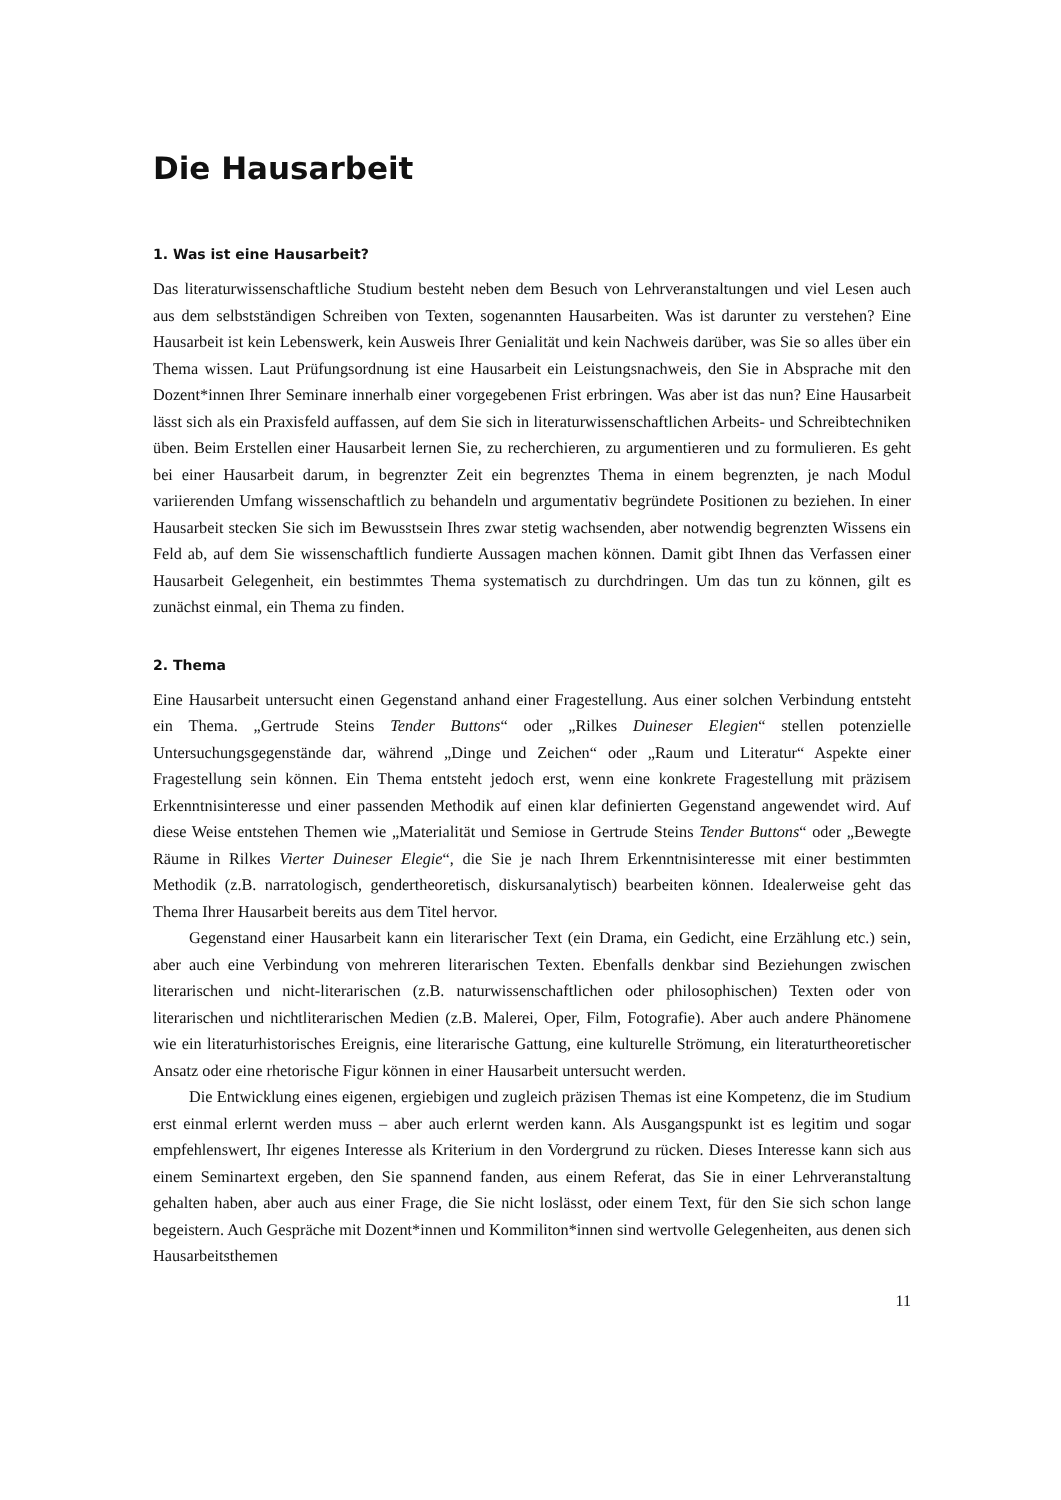Die Hausarbeit
1. Was ist eine Hausarbeit?
Das literaturwissenschaftliche Studium besteht neben dem Besuch von Lehrveranstaltungen und viel Lesen auch aus dem selbstständigen Schreiben von Texten, sogenannten Hausarbeiten. Was ist darunter zu verstehen? Eine Hausarbeit ist kein Lebenswerk, kein Ausweis Ihrer Genialität und kein Nachweis darüber, was Sie so alles über ein Thema wissen. Laut Prüfungsordnung ist eine Hausarbeit ein Leistungsnachweis, den Sie in Absprache mit den Dozent*innen Ihrer Seminare innerhalb einer vorgegebenen Frist erbringen. Was aber ist das nun? Eine Hausarbeit lässt sich als ein Praxisfeld auffassen, auf dem Sie sich in literaturwissenschaftlichen Arbeits- und Schreibtechniken üben. Beim Erstellen einer Hausarbeit lernen Sie, zu recherchieren, zu argumentieren und zu formulieren. Es geht bei einer Hausarbeit darum, in begrenzter Zeit ein begrenztes Thema in einem begrenzten, je nach Modul variierenden Umfang wissenschaftlich zu behandeln und argumentativ begründete Positionen zu beziehen. In einer Hausarbeit stecken Sie sich im Bewusstsein Ihres zwar stetig wachsenden, aber notwendig begrenzten Wissens ein Feld ab, auf dem Sie wissenschaftlich fundierte Aussagen machen können. Damit gibt Ihnen das Verfassen einer Hausarbeit Gelegenheit, ein bestimmtes Thema systematisch zu durchdringen. Um das tun zu können, gilt es zunächst einmal, ein Thema zu finden.
2. Thema
Eine Hausarbeit untersucht einen Gegenstand anhand einer Fragestellung. Aus einer solchen Verbindung entsteht ein Thema. „Gertrude Steins Tender Buttons“ oder „Rilkes Duineser Elegien“ stellen potenzielle Untersuchungsgegenstände dar, während „Dinge und Zeichen“ oder „Raum und Literatur“ Aspekte einer Fragestellung sein können. Ein Thema entsteht jedoch erst, wenn eine konkrete Fragestellung mit präzisem Erkenntnisinteresse und einer passenden Methodik auf einen klar definierten Gegenstand angewendet wird. Auf diese Weise entstehen Themen wie „Materialität und Semiose in Gertrude Steins Tender Buttons“ oder „Bewegte Räume in Rilkes Vierter Duineser Elegie“, die Sie je nach Ihrem Erkenntnisinteresse mit einer bestimmten Methodik (z.B. narratologisch, gendertheoretisch, diskursanalytisch) bearbeiten können. Idealerweise geht das Thema Ihrer Hausarbeit bereits aus dem Titel hervor.
Gegenstand einer Hausarbeit kann ein literarischer Text (ein Drama, ein Gedicht, eine Erzählung etc.) sein, aber auch eine Verbindung von mehreren literarischen Texten. Ebenfalls denkbar sind Beziehungen zwischen literarischen und nicht-literarischen (z.B. naturwissenschaftlichen oder philosophischen) Texten oder von literarischen und nichtliterarischen Medien (z.B. Malerei, Oper, Film, Fotografie). Aber auch andere Phänomene wie ein literaturhistorisches Ereignis, eine literarische Gattung, eine kulturelle Strömung, ein literaturtheoretischer Ansatz oder eine rhetorische Figur können in einer Hausarbeit untersucht werden.
Die Entwicklung eines eigenen, ergiebigen und zugleich präzisen Themas ist eine Kompetenz, die im Studium erst einmal erlernt werden muss – aber auch erlernt werden kann. Als Ausgangspunkt ist es legitim und sogar empfehlenswert, Ihr eigenes Interesse als Kriterium in den Vordergrund zu rücken. Dieses Interesse kann sich aus einem Seminartext ergeben, den Sie spannend fanden, aus einem Referat, das Sie in einer Lehrveranstaltung gehalten haben, aber auch aus einer Frage, die Sie nicht loslässt, oder einem Text, für den Sie sich schon lange begeistern. Auch Gespräche mit Dozent*innen und Kommiliton*innen sind wertvolle Gelegenheiten, aus denen sich Hausarbeitsthemen
11